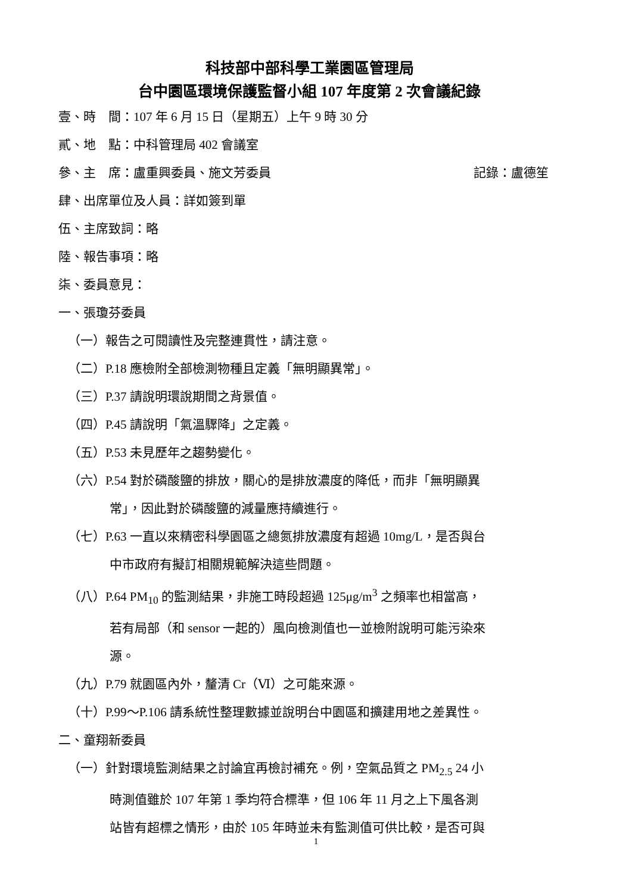科技部中部科學工業園區管理局
台中園區環境保護監督小組 107 年度第 2 次會議紀錄
壹、時　間：107 年 6 月 15 日（星期五）上午 9 時 30 分
貳、地　點：中科管理局 402 會議室
參、主　席：盧重興委員、施文芳委員 記錄：盧德笙
肆、出席單位及人員：詳如簽到單
伍、主席致詞：略
陸、報告事項：略
柒、委員意見：
一、張瓊芬委員
（一）報告之可閱讀性及完整連貫性，請注意。
（二）P.18 應檢附全部檢測物種且定義「無明顯異常」。
（三）P.37 請說明環說期間之背景值。
（四）P.45 請說明「氣溫驟降」之定義。
（五）P.53 未見歷年之趨勢變化。
（六）P.54 對於磷酸鹽的排放，關心的是排放濃度的降低，而非「無明顯異
常」，因此對於磷酸鹽的減量應持續進行。
（七）P.63 一直以來精密科學園區之總氮排放濃度有超過 10mg/L，是否與台
中市政府有擬訂相關規範解決這些問題。
（八）P.64 PM<sub>10</sub> 的監測結果，非施工時段超過 125μg/m<sup>3</sup> 之頻率也相當高，
若有局部（和 sensor 一起的）風向檢測值也一並檢附說明可能污染來
源。
（九）P.79 就園區內外，釐清 Cr（Ⅵ）之可能來源。
（十）P.99～P.106 請系統性整理數據並說明台中園區和擴建用地之差異性。
二、童翔新委員
（一）針對環境監測結果之討論宜再檢討補充。例，空氣品質之 PM<sub>2.5</sub> 24 小
時測值雖於 107 年第 1 季均符合標準，但 106 年 11 月之上下風各測
站皆有超標之情形，由於 105 年時並未有監測值可供比較，是否可與
1